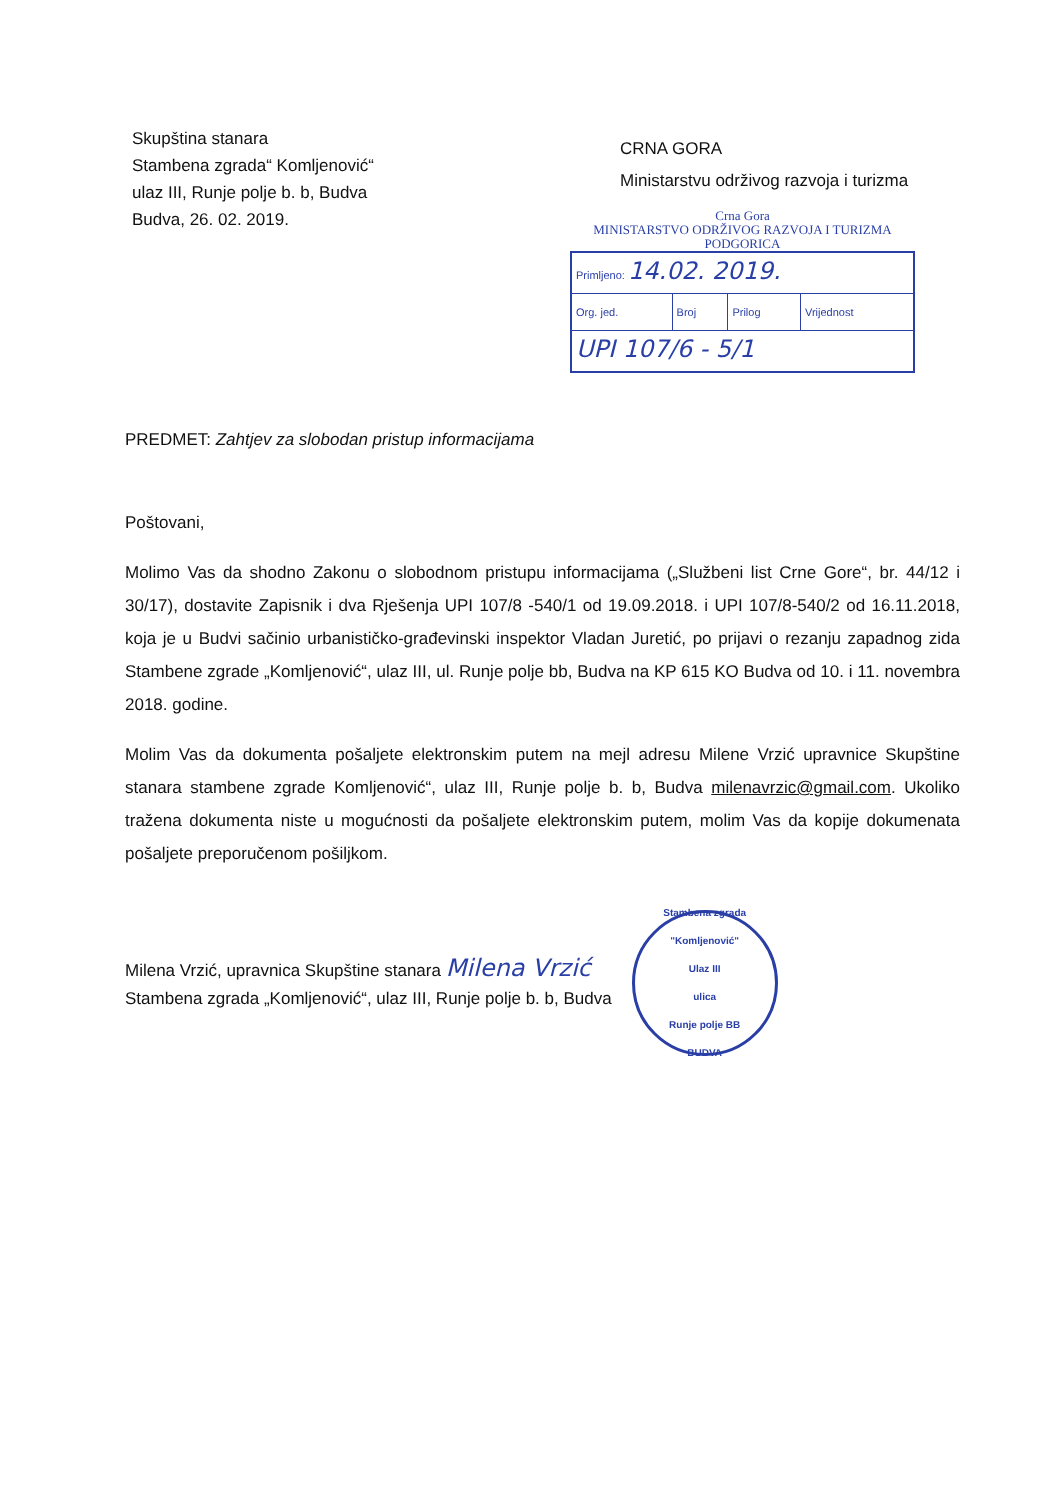Skupština stanara
Stambena zgrada“ Komljenović“
ulaz III, Runje polje b. b, Budva
Budva, 26. 02. 2019.
CRNA GORA
Ministarstvu održivog razvoja i turizma
Crna Gora
MINISTARSTVO ODRŽIVOG RAZVOJA I TURIZMA
PODGORICA
| Primljeno: 14.02. 2019. | | | |
| Org. jed. | Broj | Prilog | Vrijednost |
| UPI 107/6 - 5/1 | | | |
PREDMET: Zahtjev za slobodan pristup informacijama
Poštovani,
Molimo Vas da shodno Zakonu o slobodnom pristupu informacijama („Službeni list Crne Gore“, br. 44/12 i 30/17), dostavite Zapisnik i dva Rješenja UPI 107/8 -540/1 od 19.09.2018. i UPI 107/8-540/2 od 16.11.2018, koja je u Budvi sačinio urbanističko-građevinski inspektor Vladan Juretić, po prijavi o rezanju zapadnog zida Stambene zgrade „Komljenović“, ulaz III, ul. Runje polje bb, Budva na KP 615 KO Budva od 10. i 11. novembra 2018. godine.
Molim Vas da dokumenta pošaljete elektronskim putem na mejl adresu Milene Vrzić upravnice Skupštine stanara stambene zgrade Komljenović“, ulaz III, Runje polje b. b, Budva milenavrzic@gmail.com. Ukoliko tražena dokumenta niste u mogućnosti da pošaljete elektronskim putem, molim Vas da kopije dokumenata pošaljete preporučenom pošiljkom.
Milena Vrzić, upravnica Skupštine stanara Milena Vrzić
Stambena zgrada „Komljenović“, ulaz III, Runje polje b. b, Budva
Stambena zgrada "Komljenović"
Ulaz III
ulica
Runje polje BB
BUDVA